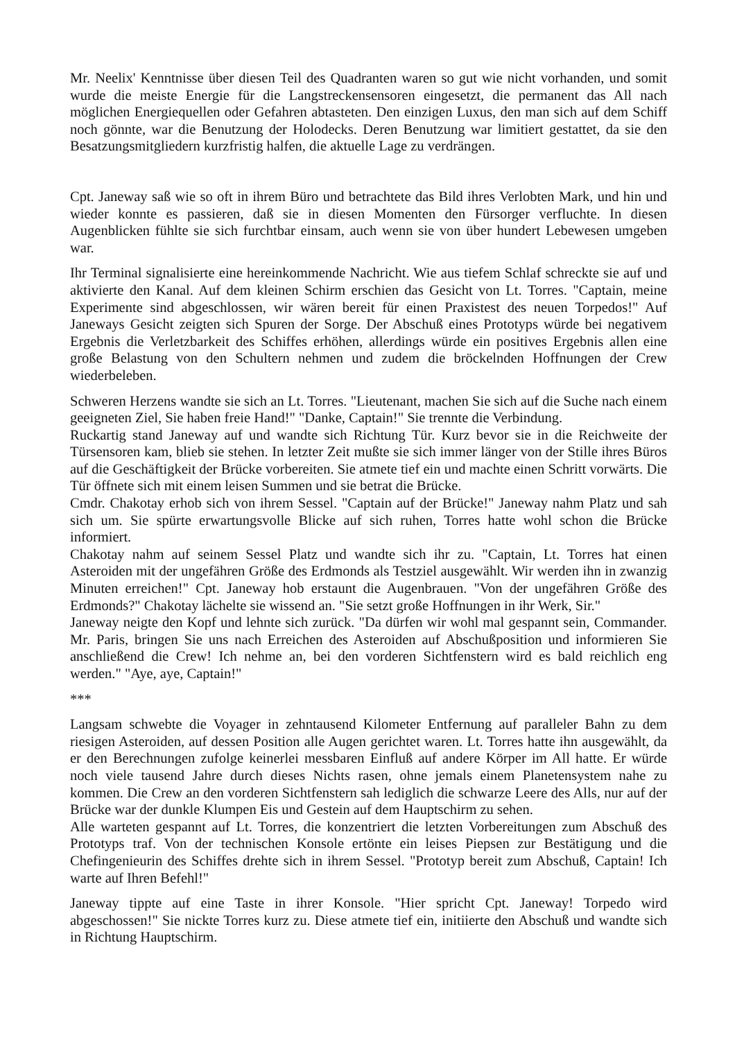Mr. Neelix' Kenntnisse über diesen Teil des Quadranten waren so gut wie nicht vorhanden, und somit wurde die meiste Energie für die Langstreckensensoren eingesetzt, die permanent das All nach möglichen Energiequellen oder Gefahren abtasteten. Den einzigen Luxus, den man sich auf dem Schiff noch gönnte, war die Benutzung der Holodecks. Deren Benutzung war limitiert gestattet, da sie den Besatzungsmitgliedern kurzfristig halfen, die aktuelle Lage zu verdrängen.
Cpt. Janeway saß wie so oft in ihrem Büro und betrachtete das Bild ihres Verlobten Mark, und hin und wieder konnte es passieren, daß sie in diesen Momenten den Fürsorger verfluchte. In diesen Augenblicken fühlte sie sich furchtbar einsam, auch wenn sie von über hundert Lebewesen umgeben war.
Ihr Terminal signalisierte eine hereinkommende Nachricht. Wie aus tiefem Schlaf schreckte sie auf und aktivierte den Kanal. Auf dem kleinen Schirm erschien das Gesicht von Lt. Torres. "Captain, meine Experimente sind abgeschlossen, wir wären bereit für einen Praxistest des neuen Torpedos!" Auf Janeways Gesicht zeigten sich Spuren der Sorge. Der Abschuß eines Prototyps würde bei negativem Ergebnis die Verletzbarkeit des Schiffes erhöhen, allerdings würde ein positives Ergebnis allen eine große Belastung von den Schultern nehmen und zudem die bröckelnden Hoffnungen der Crew wiederbeleben.
Schweren Herzens wandte sie sich an Lt. Torres. "Lieutenant, machen Sie sich auf die Suche nach einem geeigneten Ziel, Sie haben freie Hand!" "Danke, Captain!" Sie trennte die Verbindung.
Ruckartig stand Janeway auf und wandte sich Richtung Tür. Kurz bevor sie in die Reichweite der Türsensoren kam, blieb sie stehen. In letzter Zeit mußte sie sich immer länger von der Stille ihres Büros auf die Geschäftigkeit der Brücke vorbereiten. Sie atmete tief ein und machte einen Schritt vorwärts. Die Tür öffnete sich mit einem leisen Summen und sie betrat die Brücke.
Cmdr. Chakotay erhob sich von ihrem Sessel. "Captain auf der Brücke!" Janeway nahm Platz und sah sich um. Sie spürte erwartungsvolle Blicke auf sich ruhen, Torres hatte wohl schon die Brücke informiert.
Chakotay nahm auf seinem Sessel Platz und wandte sich ihr zu. "Captain, Lt. Torres hat einen Asteroiden mit der ungefähren Größe des Erdmonds als Testziel ausgewählt. Wir werden ihn in zwanzig Minuten erreichen!" Cpt. Janeway hob erstaunt die Augenbrauen. "Von der ungefähren Größe des Erdmonds?" Chakotay lächelte sie wissend an. "Sie setzt große Hoffnungen in ihr Werk, Sir."
Janeway neigte den Kopf und lehnte sich zurück. "Da dürfen wir wohl mal gespannt sein, Commander. Mr. Paris, bringen Sie uns nach Erreichen des Asteroiden auf Abschußposition und informieren Sie anschließend die Crew! Ich nehme an, bei den vorderen Sichtfenstern wird es bald reichlich eng werden." "Aye, aye, Captain!"
***
Langsam schwebte die Voyager in zehntausend Kilometer Entfernung auf paralleler Bahn zu dem riesigen Asteroiden, auf dessen Position alle Augen gerichtet waren. Lt. Torres hatte ihn ausgewählt, da er den Berechnungen zufolge keinerlei messbaren Einfluß auf andere Körper im All hatte. Er würde noch viele tausend Jahre durch dieses Nichts rasen, ohne jemals einem Planetensystem nahe zu kommen. Die Crew an den vorderen Sichtfenstern sah lediglich die schwarze Leere des Alls, nur auf der Brücke war der dunkle Klumpen Eis und Gestein auf dem Hauptschirm zu sehen.
Alle warteten gespannt auf Lt. Torres, die konzentriert die letzten Vorbereitungen zum Abschuß des Prototyps traf. Von der technischen Konsole ertönte ein leises Piepsen zur Bestätigung und die Chefingenieurin des Schiffes drehte sich in ihrem Sessel. "Prototyp bereit zum Abschuß, Captain! Ich warte auf Ihren Befehl!"
Janeway tippte auf eine Taste in ihrer Konsole. "Hier spricht Cpt. Janeway! Torpedo wird abgeschossen!" Sie nickte Torres kurz zu. Diese atmete tief ein, initiierte den Abschuß und wandte sich in Richtung Hauptschirm.